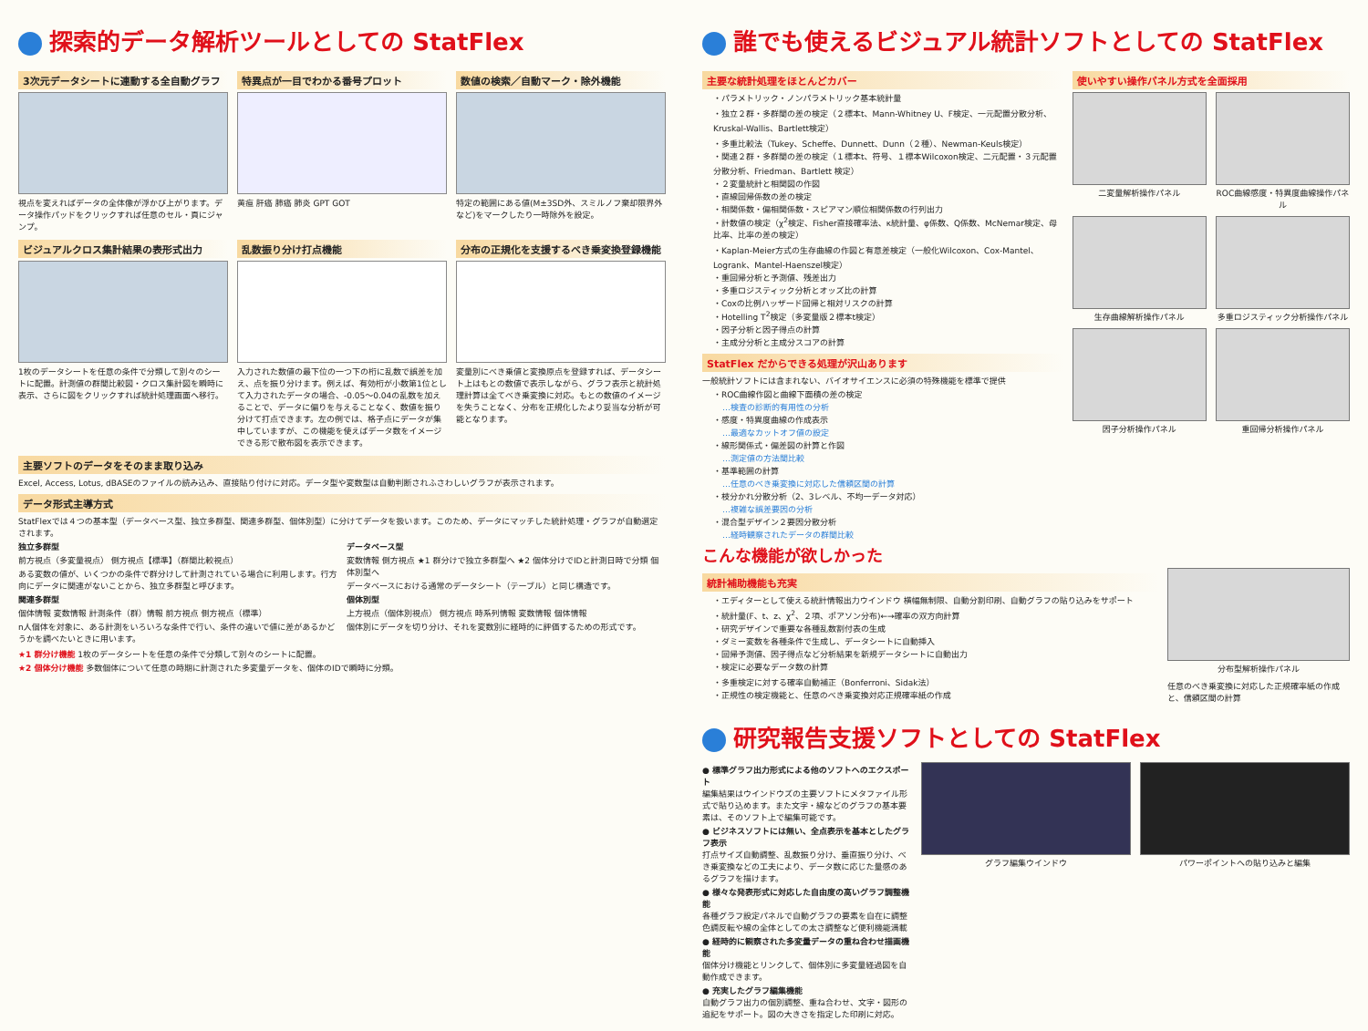探索的データ解析ツールとしての StatFlex
3次元データシートに連動する全自動グラフ
視点を変えればデータの全体像が浮かび上がります。データ操作パッドをクリックすれば任意のセル・頁にジャンプ。
特異点が一目でわかる番号プロット
黄疸 肝癌 肺癌 肺炎 GPT GOT
数値の検索／自動マーク・除外機能
特定の範囲にある値(M±3SD外、スミルノフ棄却限界外など)をマークしたり一時除外を設定。
ビジュアルクロス集計結果の表形式出力
1枚のデータシートを任意の条件で分類して別々のシートに配置。計測値の群間比較図・クロス集計図を瞬時に表示、さらに図をクリックすれば統計処理画面へ移行。
乱数振り分け打点機能
入力された数値の最下位の一つ下の桁に乱数で誤差を加え、点を振り分けます。例えば、有効桁が小数第1位として入力されたデータの場合、-0.05〜0.04の乱数を加えることで、データに偏りを与えることなく、数値を振り分けて打点できます。左の例では、格子点にデータが集中していますが、この機能を使えばデータ数をイメージできる形で散布図を表示できます。
分布の正規化を支援するべき乗変換登録機能
変量別にべき乗値と変換原点を登録すれば、データシート上はもとの数値で表示しながら、グラフ表示と統計処理計算は全てべき乗変換に対応。もとの数値のイメージを失うことなく、分布を正規化したより妥当な分析が可能となります。
主要ソフトのデータをそのまま取り込み
Excel, Access, Lotus, dBASEのファイルの読み込み、直接貼り付けに対応。データ型や変数型は自動判断されふさわしいグラフが表示されます。
データ形式主導方式
StatFlexでは４つの基本型（データベース型、独立多群型、関連多群型、個体別型）に分けてデータを扱います。このため、データにマッチした統計処理・グラフが自動選定されます。
独立多群型
前方視点（多変量視点） 側方視点【標準】（群間比較視点）
ある変数の値が、いくつかの条件で群分けして計測されている場合に利用します。行方向にデータに関連がないことから、独立多群型と呼びます。
データベース型
変数情報 側方視点 ★1 群分けで独立多群型へ ★2 個体分けでIDと計測日時で分類 個体別型へ
データベースにおける通常のデータシート（テーブル）と同じ構造です。
関連多群型
個体情報 変数情報 計測条件（群）情報 前方視点 側方視点（標準）
n人個体を対象に、ある計測をいろいろな条件で行い、条件の違いで値に差があるかどうかを調べたいときに用います。
個体別型
上方視点（個体別視点） 側方視点 時系列情報 変数情報 個体情報
個体別にデータを切り分け、それを変数別に経時的に評価するための形式です。
★1 群分け機能 1枚のデータシートを任意の条件で分類して別々のシートに配置。
★2 個体分け機能 多数個体について任意の時期に計測された多変量データを、個体のIDで瞬時に分類。
誰でも使えるビジュアル統計ソフトとしての StatFlex
主要な統計処理をほとんどカバー
・パラメトリック・ノンパラメトリック基本統計量
・独立２群・多群間の差の検定（２標本t、Mann-Whitney U、F検定、一元配置分散分析、Kruskal-Wallis、Bartlett検定）
・多重比較法（Tukey、Scheffe、Dunnett、Dunn（２種）、Newman-Keuls検定）
・関連２群・多群間の差の検定（１標本t、符号、１標本Wilcoxon検定、二元配置・３元配置分散分析、Friedman、Bartlett 検定）
・２変量統計と相関図の作図
・直線回帰係数の差の検定
・相関係数・偏相関係数・スピアマン順位相関係数の行列出力
・計数値の検定（χ<sup>2</sup>検定、Fisher直接確率法、κ統計量、φ係数、Q係数、McNemar検定、母比率、比率の差の検定）
・Kaplan-Meier方式の生存曲線の作図と有意差検定（一般化Wilcoxon、Cox-Mantel、Logrank、Mantel-Haenszel検定）
・重回帰分析と予測値、残差出力
・多重ロジスティック分析とオッズ比の計算
・Coxの比例ハッザード回帰と相対リスクの計算
・Hotelling T<sup>2</sup>検定（多変量版２標本t検定）
・因子分析と因子得点の計算
・主成分分析と主成分スコアの計算
StatFlex だからできる処理が沢山あります
一般統計ソフトには含まれない、バイオサイエンスに必須の特殊機能を標準で提供
・ROC曲線作図と曲線下面積の差の検定
…検査の診断的有用性の分析
・感度・特異度曲線の作成表示
…最適なカットオフ値の設定
・線形関係式・偏差図の計算と作図
…測定値の方法間比較
・基準範囲の計算
…任意のべき乗変換に対応した信頼区間の計算
・枝分かれ分散分析（2、3レベル、不均一データ対応）
…複雑な誤差要因の分析
・混合型デザイン２要因分散分析
…経時観察されたデータの群間比較
こんな機能が欲しかった
使いやすい操作パネル方式を全面採用
二変量解析操作パネル ROC曲線感度・特異度曲線操作パネル
生存曲線解析操作パネル 多重ロジスティック分析操作パネル
因子分析操作パネル 重回帰分析操作パネル
統計補助機能も充実
・エディターとして使える統計情報出力ウインドウ 横幅無制限、自動分割印刷、自動グラフの貼り込みをサポート
・統計量(F、t、z、χ<sup>2</sup>、２項、ポアソン分布)←→確率の双方向計算
・研究デザインで重要な各種乱数割付表の生成
・ダミー変数を各種条件で生成し、データシートに自動挿入
・回帰予測値、因子得点など分析結果を新規データシートに自動出力
・検定に必要なデータ数の計算
・多重検定に対する確率自動補正（Bonferroni、Sidak法）
・正規性の検定機能と、任意のべき乗変換対応正規確率紙の作成
分布型解析操作パネル
任意のべき乗変換に対応した正規確率紙の作成と、信頼区間の計算
研究報告支援ソフトとしての StatFlex
● 標準グラフ出力形式による他のソフトへのエクスポート
編集結果はウインドウズの主要ソフトにメタファイル形式で貼り込めます。また文字・線などのグラフの基本要素は、そのソフト上で編集可能です。
● ビジネスソフトには無い、全点表示を基本としたグラフ表示
打点サイズ自動調整、乱数振り分け、垂直振り分け、べき乗変換などの工夫により、データ数に応じた量感のあるグラフを描けます。
● 様々な発表形式に対応した自由度の高いグラフ調整機能
各種グラフ設定パネルで自動グラフの要素を自在に調整 色調反転や線の全体としての太さ調整など便利機能満載
● 経時的に観察された多変量データの重ね合わせ描画機能
個体分け機能とリンクして、個体別に多変量経過図を自動作成できます。
● 充実したグラフ編集機能
自動グラフ出力の個別調整、重ね合わせ、文字・図形の追記をサポート。図の大きさを指定した印刷に対応。
グラフ編集ウインドウ パワーポイントへの貼り込みと編集